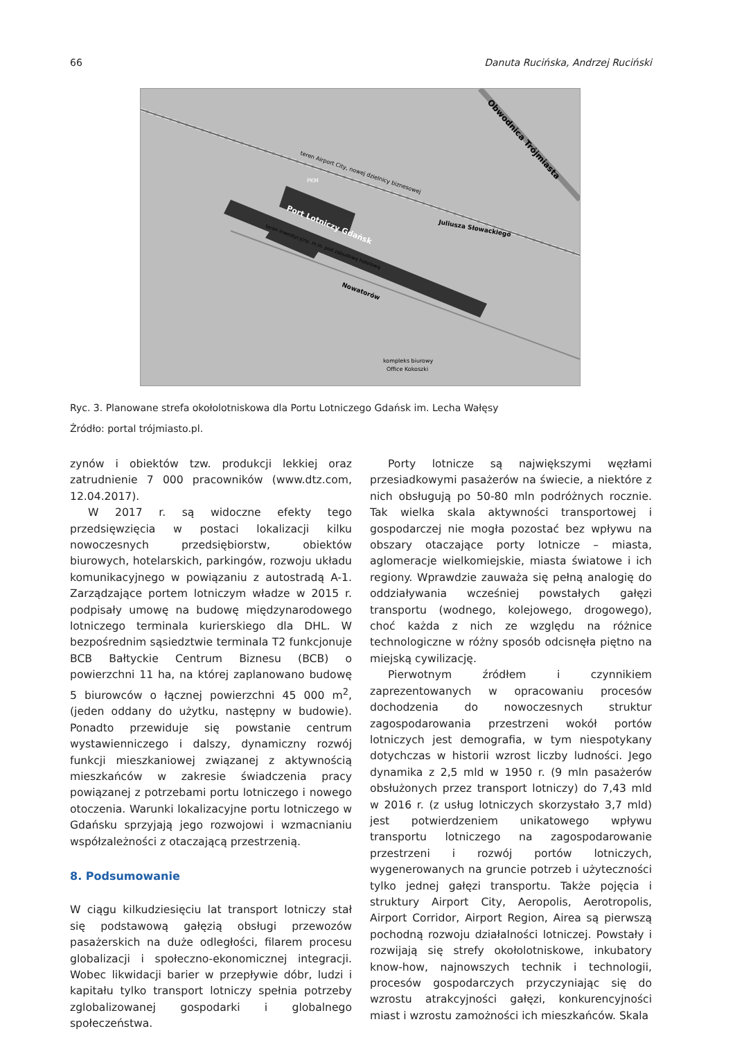66 Danuta Rucińska, Andrzej Ruciński
Port Lotniczy Gdańsk
Obwodnica Trójmiasta
Juliusza Słowackiego
Nowatorów
teren Airport City, nowej dzielnicy biznesowej
PKM
teren inwestycyjny, m.in. pod zabudowę hotelową
kompleks biurowy
Office Kokoszki
Ryc. 3. Planowane strefa okołolotniskowa dla Portu Lotniczego Gdańsk im. Lecha Wałęsy
Źródło: portal trójmiasto.pl.
zynów i obiektów tzw. produkcji lekkiej oraz zatrudnienie 7 000 pracowników (www.dtz.com, 12.04.2017).
W 2017 r. są widoczne efekty tego przedsięwzięcia w postaci lokalizacji kilku nowoczesnych przedsiębiorstw, obiektów biurowych, hotelarskich, parkingów, rozwoju układu komunikacyjnego w powiązaniu z autostradą A-1. Zarządzające portem lotniczym władze w 2015 r. podpisały umowę na budowę międzynarodowego lotniczego terminala kurierskiego dla DHL. W bezpośrednim sąsiedztwie terminala T2 funkcjonuje BCB Bałtyckie Centrum Biznesu (BCB) o powierzchni 11 ha, na której zaplanowano budowę 5 biurowców o łącznej powierzchni 45 000 m<sup>2</sup>, (jeden oddany do użytku, następny w budowie). Ponadto przewiduje się powstanie centrum wystawienniczego i dalszy, dynamiczny rozwój funkcji mieszkaniowej związanej z aktywnością mieszkańców w zakresie świadczenia pracy powiązanej z potrzebami portu lotniczego i nowego otoczenia. Warunki lokalizacyjne portu lotniczego w Gdańsku sprzyjają jego rozwojowi i wzmacnianiu współzależności z otaczającą przestrzenią.
8. Podsumowanie
W ciągu kilkudziesięciu lat transport lotniczy stał się podstawową gałęzią obsługi przewozów pasażerskich na duże odległości, filarem procesu globalizacji i społeczno-ekonomicznej integracji. Wobec likwidacji barier w przepływie dóbr, ludzi i kapitału tylko transport lotniczy spełnia potrzeby zglobalizowanej gospodarki i globalnego społeczeństwa.
Porty lotnicze są największymi węzłami przesiadkowymi pasażerów na świecie, a niektóre z nich obsługują po 50-80 mln podróżnych rocznie. Tak wielka skala aktywności transportowej i gospodarczej nie mogła pozostać bez wpływu na obszary otaczające porty lotnicze – miasta, aglomeracje wielkomiejskie, miasta światowe i ich regiony. Wprawdzie zauważa się pełną analogię do oddziaływania wcześniej powstałych gałęzi transportu (wodnego, kolejowego, drogowego), choć każda z nich ze względu na różnice technologiczne w różny sposób odcisnęła piętno na miejską cywilizację.
Pierwotnym źródłem i czynnikiem zaprezentowanych w opracowaniu procesów dochodzenia do nowoczesnych struktur zagospodarowania przestrzeni wokół portów lotniczych jest demografia, w tym niespotykany dotychczas w historii wzrost liczby ludności. Jego dynamika z 2,5 mld w 1950 r. (9 mln pasażerów obsłużonych przez transport lotniczy) do 7,43 mld w 2016 r. (z usług lotniczych skorzystało 3,7 mld) jest potwierdzeniem unikatowego wpływu transportu lotniczego na zagospodarowanie przestrzeni i rozwój portów lotniczych, wygenerowanych na gruncie potrzeb i użyteczności tylko jednej gałęzi transportu. Także pojęcia i struktury Airport City, Aeropolis, Aerotropolis, Airport Corridor, Airport Region, Airea są pierwszą pochodną rozwoju działalności lotniczej. Powstały i rozwijają się strefy okołolotniskowe, inkubatory know-how, najnowszych technik i technologii, procesów gospodarczych przyczyniając się do wzrostu atrakcyjności gałęzi, konkurencyjności miast i wzrostu zamożności ich mieszkańców. Skala